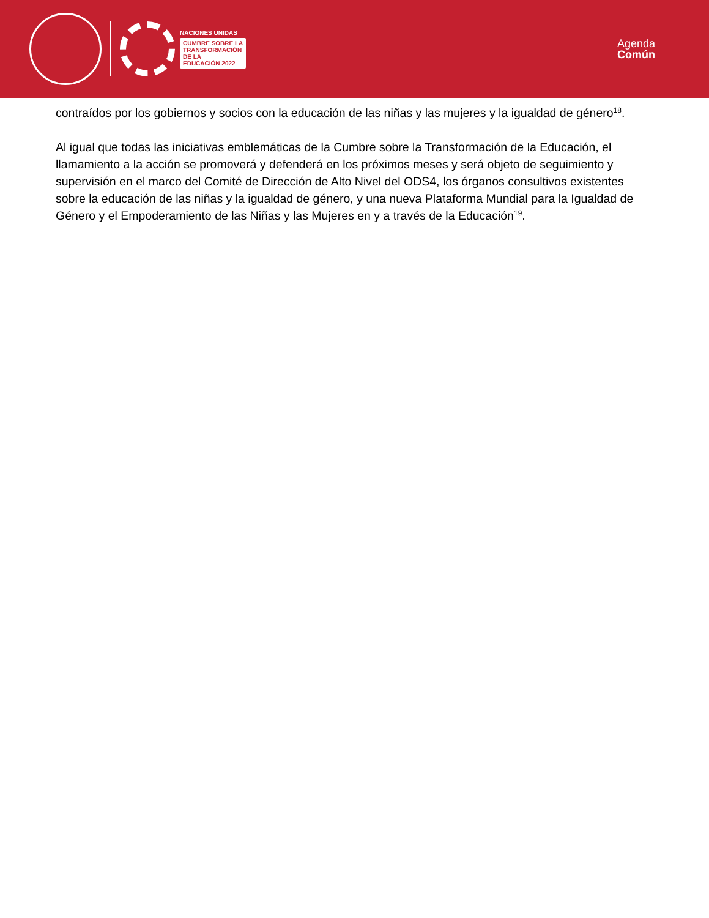NACIONES UNIDAS
CUMBRE SOBRE LA
TRANSFORMACIÓN
DE LA
EDUCACIÓN 2022
Agenda
Común
contraídos por los gobiernos y socios con la educación de las niñas y las mujeres y la igualdad de género<sup>18</sup>.
Al igual que todas las iniciativas emblemáticas de la Cumbre sobre la Transformación de la Educación, el llamamiento a la acción se promoverá y defenderá en los próximos meses y será objeto de seguimiento y supervisión en el marco del Comité de Dirección de Alto Nivel del ODS4, los órganos consultivos existentes sobre la educación de las niñas y la igualdad de género, y una nueva Plataforma Mundial para la Igualdad de Género y el Empoderamiento de las Niñas y las Mujeres en y a través de la Educación<sup>19</sup>.